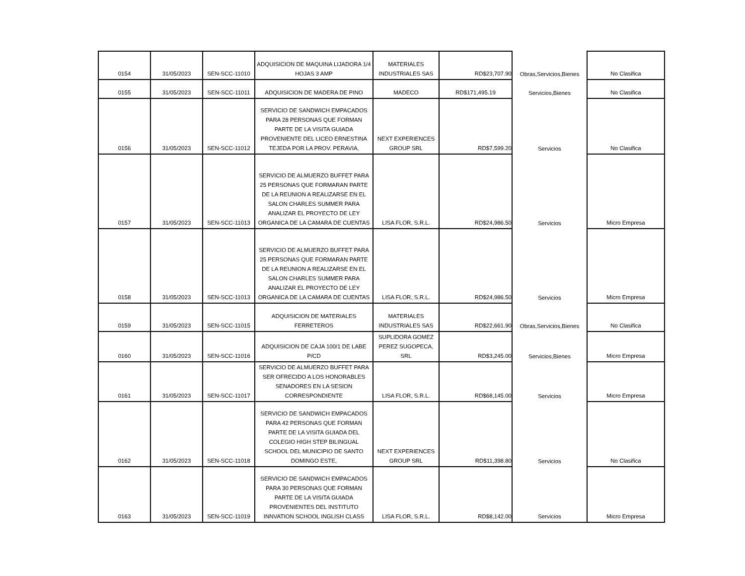| 0154 | 31/05/2023 | SEN-SCC-11010 | ADQUISICION DE MAQUINA LIJADORA 1/4 HOJAS 3 AMP | MATERIALES INDUSTRIALES SAS | RD$23,707.90 | Obras,Servicios,Bienes | No Clasifica |
| 0155 | 31/05/2023 | SEN-SCC-11011 | ADQUISICION DE MADERA DE PINO | MADECO | RD$171,495.19 | Servicios,Bienes | No Clasifica |
| 0156 | 31/05/2023 | SEN-SCC-11012 | SERVICIO DE SANDWICH EMPACADOS PARA 28 PERSONAS QUE FORMAN PARTE DE LA VISITA GUIADA PROVENIENTE DEL LICEO ERNESTINA TEJEDA POR LA PROV. PERAVIA, | NEXT EXPERIENCES GROUP SRL | RD$7,599.20 | Servicios | No Clasifica |
| 0157 | 31/05/2023 | SEN-SCC-11013 | SERVICIO DE ALMUERZO BUFFET PARA 25 PERSONAS QUE FORMARAN PARTE DE LA REUNION A REALIZARSE EN EL SALON CHARLES SUMMER PARA ANALIZAR EL PROYECTO DE LEY ORGANICA DE LA CAMARA DE CUENTAS | LISA FLOR, S.R.L. | RD$24,986.50 | Servicios | Micro Empresa |
| 0158 | 31/05/2023 | SEN-SCC-11013 | SERVICIO DE ALMUERZO BUFFET PARA 25 PERSONAS QUE FORMARAN PARTE DE LA REUNION A REALIZARSE EN EL SALON CHARLES SUMMER PARA ANALIZAR EL PROYECTO DE LEY ORGANICA DE LA CAMARA DE CUENTAS | LISA FLOR, S.R.L. | RD$24,986.50 | Servicios | Micro Empresa |
| 0159 | 31/05/2023 | SEN-SCC-11015 | ADQUISICION DE MATERIALES FERRETEROS | MATERIALES INDUSTRIALES SAS | RD$22,661.90 | Obras,Servicios,Bienes | No Clasifica |
| 0160 | 31/05/2023 | SEN-SCC-11016 | ADQUISICION DE CAJA 100/1 DE LABE P/CD | SUPLIDORA GOMEZ PEREZ SUGOPECA, SRL | RD$3,245.00 | Servicios,Bienes | Micro Empresa |
| 0161 | 31/05/2023 | SEN-SCC-11017 | SERVICIO DE ALMUERZO BUFFET PARA SER OFRECIDO A LOS HONORABLES SENADORES EN LA SESION CORRESPONDIENTE | LISA FLOR, S.R.L. | RD$68,145.00 | Servicios | Micro Empresa |
| 0162 | 31/05/2023 | SEN-SCC-11018 | SERVICIO DE SANDWICH EMPACADOS PARA 42 PERSONAS QUE FORMAN PARTE DE LA VISITA GUIADA DEL COLEGIO HIGH STEP BILINGUAL SCHOOL DEL MUNICIPIO DE SANTO DOMINGO ESTE, | NEXT EXPERIENCES GROUP SRL | RD$11,398.80 | Servicios | No Clasifica |
| 0163 | 31/05/2023 | SEN-SCC-11019 | SERVICIO DE SANDWICH EMPACADOS PARA 30 PERSONAS QUE FORMAN PARTE DE LA VISITA GUIADA PROVENIENTES DEL INSTITUTO INNVATION SCHOOL INGLISH CLASS | LISA FLOR, S.R.L. | RD$8,142.00 | Servicios | Micro Empresa |